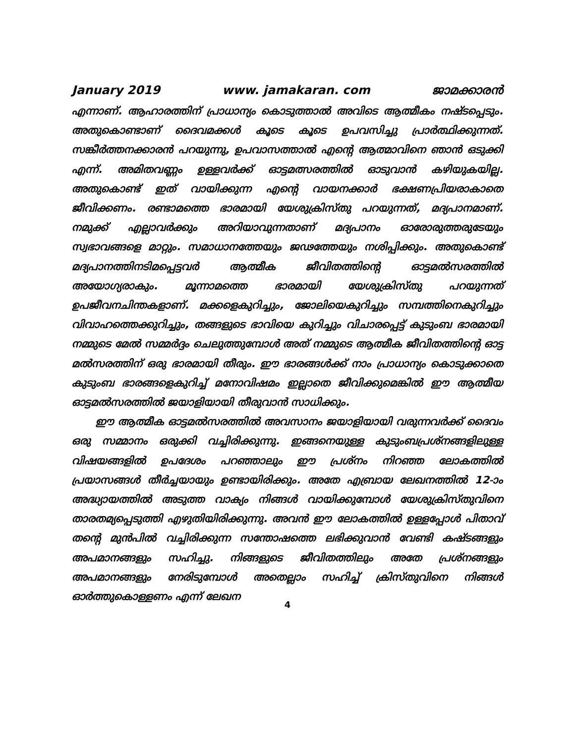January 2019 www. jamakaran. com ജാമക്കാരൻ
എന്നാണ്. ആഹാരത്തിന് പ്രാധാന്യം കൊടുത്താൽ അവിടെ ആത്മീകം നഷ്ടപ്പെടും. അതുകൊണ്ടാണ് ദൈവമക്കൾ കൂടെ കൂടെ ഉപവസിച്ചു പ്രാർത്ഥിക്കുന്നത്. സങ്കീർത്തനക്കാരൻ പറയുന്നു, ഉപവാസത്താൽ എന്റെ ആത്മാവിനെ ഞാൻ ഒടുക്കി എന്ന്. അമിതവണ്ണം ഉള്ളവർക്ക് ഓട്ടമത്സരത്തിൽ ഓടുവാൻ കഴിയുകയില്ല. അതുകൊണ്ട് ഇത് വായിക്കുന്ന എന്റെ വായനക്കാർ ഭക്ഷണപ്രിയരാകാതെ ജീവിക്കണം. രണ്ടാമത്തെ ഭാരമായി യേശുക്രിസ്തു പറയുന്നത്, മദ്യപാനമാണ്. നമുക്ക് എല്ലാവർക്കും അറിയാവുന്നതാണ് മദ്യപാനം ഓരോരുത്തരുടേയും സ്വഭാവങ്ങളെ മാറ്റും. സമാധാനത്തേയും ജഢത്തേയും നശിപ്പിക്കും. അതുകൊണ്ട് മദ്യപാനത്തിനടിമപ്പെട്ടവർ ആത്മീക ജീവിതത്തിന്റെ ഓട്ടമൽസരത്തിൽ അയോഗ്യരാകും. മൂന്നാമത്തെ ഭാരമായി യേശുക്രിസ്തു പറയുന്നത് ഉപജീവനചിന്തകളാണ്. മക്കളെകുറിച്ചും, ജോലിയെകുറിച്ചും സമ്പത്തിനെകുറിച്ചും വിവാഹത്തെക്കുറിച്ചും, തങ്ങളുടെ ഭാവിയെ കുറിച്ചും വിചാരപ്പെട്ട് കുടുംബ ഭാരമായി നമ്മുടെ മേൽ സമ്മർദ്ദം ചെലുത്തുമ്പോൾ അത് നമ്മുടെ ആത്മീക ജീവിതത്തിന്റെ ഓട്ട മൽസരത്തിന് ഒരു ഭാരമായി തീരും. ഈ ഭാരങ്ങൾക്ക് നാം പ്രാധാന്യം കൊടുക്കാതെ കുടുംബ ഭാരങ്ങളെകുറിച്ച് മനോവിഷമം ഇല്ലാതെ ജീവിക്കുമെങ്കിൽ ഈ ആത്മീയ ഓട്ടമൽസരത്തിൽ ജയാളിയായി തീരുവാൻ സാധിക്കും.
ഈ ആത്മീക ഓട്ടമൽസരത്തിൽ അവസാനം ജയാളിയായി വരുന്നവർക്ക് ദൈവം ഒരു സമ്മാനം ഒരുക്കി വച്ചിരിക്കുന്നു. ഇങ്ങനെയുള്ള കുടുംബപ്രശ്നങ്ങളിലുള്ള വിഷയങ്ങളിൽ ഉപദേശം പറഞ്ഞാലും ഈ പ്രശ്നം നിറഞ്ഞ ലോകത്തിൽ പ്രയാസങ്ങൾ തീർച്ചയായും ഉണ്ടായിരിക്കും. അതേ എബ്രായ ലേഖനത്തിൽ 12-ാം അദ്ധ്യായത്തിൽ അടുത്ത വാക്യം നിങ്ങൾ വായിക്കുമ്പോൾ യേശുക്രിസ്തുവിനെ താരതമ്യപ്പെടുത്തി എഴുതിയിരിക്കുന്നു. അവൻ ഈ ലോകത്തിൽ ഉള്ളപ്പോൾ പിതാവ് തന്റെ മുൻപിൽ വച്ചിരിക്കുന്ന സന്തോഷത്തെ ലഭിക്കുവാൻ വേണ്ടി കഷ്ടങ്ങളും അപമാനങ്ങളും സഹിച്ചു. നിങ്ങളുടെ ജീവിതത്തിലും അതേ പ്രശ്നങ്ങളും അപമാനങ്ങളും നേരിടുമ്പോൾ അതെല്ലാം സഹിച്ച് ക്രിസ്തുവിനെ നിങ്ങൾ ഓർത്തുകൊള്ളണം എന്ന് ലേഖന
4